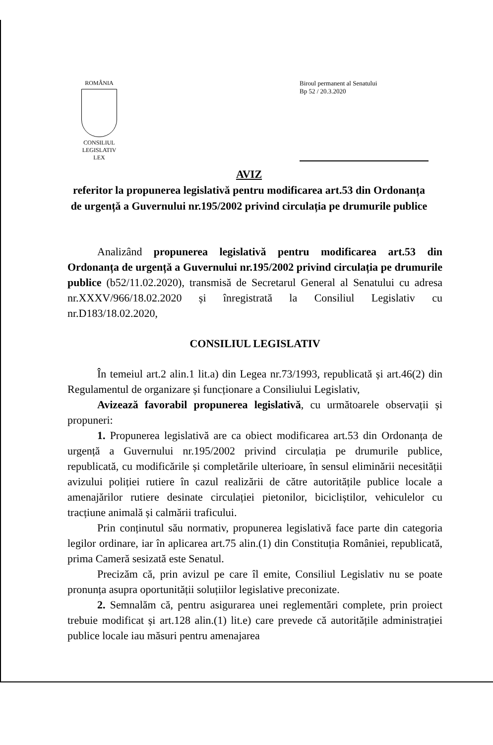ROMÂNIA
CONSILIUL LEGISLATIV
LEX
Biroul permanent al Senatului
Bp 52 / 20.3.2020
AVIZ
referitor la propunerea legislativă pentru modificarea art.53 din Ordonanța de urgență a Guvernului nr.195/2002 privind circulația pe drumurile publice
Analizând propunerea legislativă pentru modificarea art.53 din Ordonanța de urgență a Guvernului nr.195/2002 privind circulația pe drumurile publice (b52/11.02.2020), transmisă de Secretarul General al Senatului cu adresa nr.XXXV/966/18.02.2020 și înregistrată la Consiliul Legislativ cu nr.D183/18.02.2020,
CONSILIUL LEGISLATIV
În temeiul art.2 alin.1 lit.a) din Legea nr.73/1993, republicată și art.46(2) din Regulamentul de organizare și funcționare a Consiliului Legislativ,
Avizează favorabil propunerea legislativă, cu următoarele observații și propuneri:
1. Propunerea legislativă are ca obiect modificarea art.53 din Ordonanța de urgență a Guvernului nr.195/2002 privind circulația pe drumurile publice, republicată, cu modificările și completările ulterioare, în sensul eliminării necesității avizului poliției rutiere în cazul realizării de către autoritățile publice locale a amenajărilor rutiere desinate circulației pietonilor, bicicliștilor, vehiculelor cu tracțiune animală și calmării traficului.
Prin conținutul său normativ, propunerea legislativă face parte din categoria legilor ordinare, iar în aplicarea art.75 alin.(1) din Constituția României, republicată, prima Cameră sesizată este Senatul.
Precizăm că, prin avizul pe care îl emite, Consiliul Legislativ nu se poate pronunța asupra oportunității soluțiilor legislative preconizate.
2. Semnalăm că, pentru asigurarea unei reglementări complete, prin proiect trebuie modificat și art.128 alin.(1) lit.e) care prevede că autoritățile administrației publice locale iau măsuri pentru amenajarea